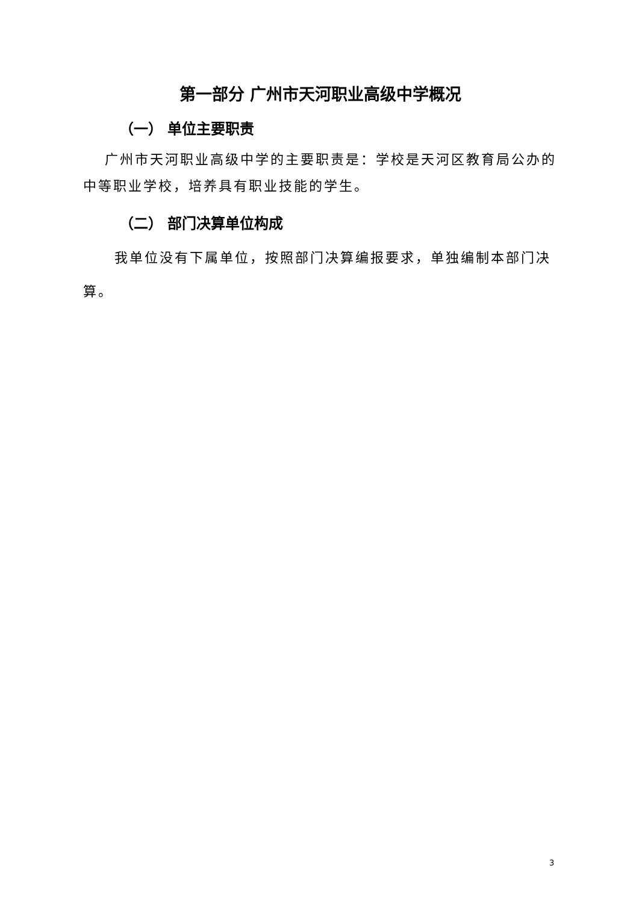第一部分 广州市天河职业高级中学概况
（一） 单位主要职责
广州市天河职业高级中学的主要职责是：学校是天河区教育局公办的中等职业学校，培养具有职业技能的学生。
（二） 部门决算单位构成
我单位没有下属单位，按照部门决算编报要求，单独编制本部门决算。
3